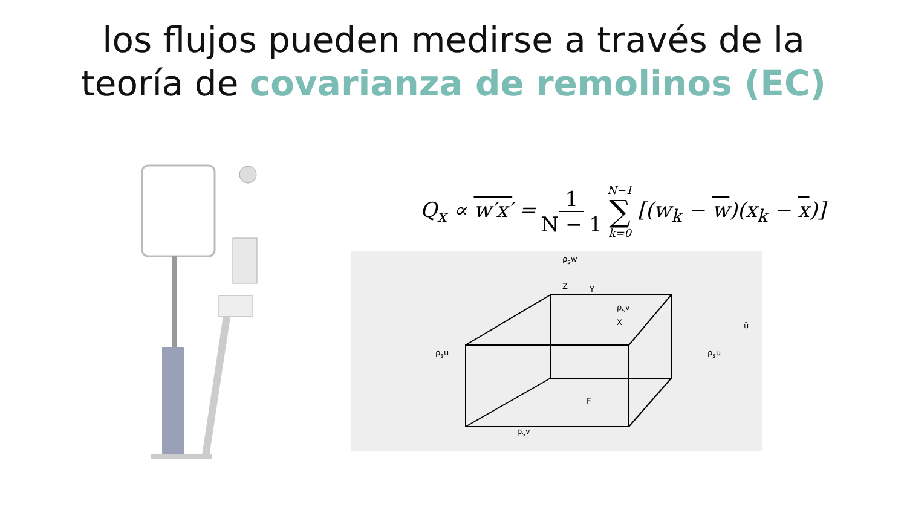los flujos pueden medirse a través de la
teoría de covarianza de remolinos (EC)
Q<sub>x</sub> ∝ w′x′ = 1 N − 1 N−1 ∑ k=0 [(w<sub>k</sub> − w)(x<sub>k</sub> − x)]
ρ<sub>s</sub>w
Z Y
ρ<sub>s</sub>v
X ū
ρ<sub>s</sub>u ρ<sub>s</sub>u
F
ρ<sub>s</sub>v